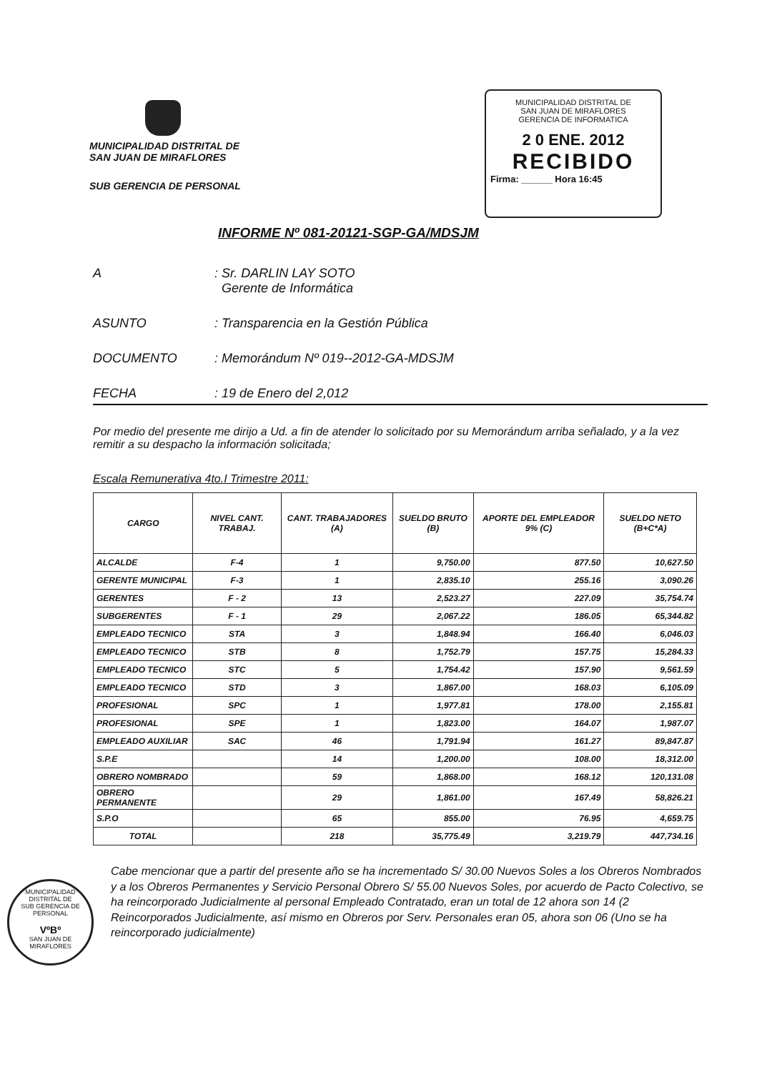MUNICIPALIDAD DISTRITAL DE
SAN JUAN DE MIRAFLORES
SUB GERENCIA DE PERSONAL
MUNICIPALIDAD DISTRITAL DE
SAN JUAN DE MIRAFLORES
GERENCIA DE INFORMATICA
2 0 ENE. 2012
RECIBIDO
Firma: ______ Hora 16:45
INFORME Nº 081-20121-SGP-GA/MDSJM
A: Sr. DARLIN LAY SOTO
Gerente de Informática
ASUNTO: Transparencia en la Gestión Pública
DOCUMENTO: Memorándum Nº 019--2012-GA-MDSJM
FECHA: 19 de Enero del 2,012
Por medio del presente me dirijo a Ud. a fin de atender lo solicitado por su Memorándum arriba señalado, y a la vez remitir a su despacho la información solicitada;
Escala Remunerativa 4to.I Trimestre 2011:
| CARGO | NIVEL CANT. TRABAJ. | CANT. TRABAJADORES (A) | SUELDO BRUTO (B) | APORTE DEL EMPLEADOR 9% (C) | SUELDO NETO (B+C*A) |
| --- | --- | --- | --- | --- | --- |
| ALCALDE | F-4 | 1 | 9,750.00 | 877.50 | 10,627.50 |
| GERENTE MUNICIPAL | F-3 | 1 | 2,835.10 | 255.16 | 3,090.26 |
| GERENTES | F - 2 | 13 | 2,523.27 | 227.09 | 35,754.74 |
| SUBGERENTES | F - 1 | 29 | 2,067.22 | 186.05 | 65,344.82 |
| EMPLEADO TECNICO | STA | 3 | 1,848.94 | 166.40 | 6,046.03 |
| EMPLEADO TECNICO | STB | 8 | 1,752.79 | 157.75 | 15,284.33 |
| EMPLEADO TECNICO | STC | 5 | 1,754.42 | 157.90 | 9,561.59 |
| EMPLEADO TECNICO | STD | 3 | 1,867.00 | 168.03 | 6,105.09 |
| PROFESIONAL | SPC | 1 | 1,977.81 | 178.00 | 2,155.81 |
| PROFESIONAL | SPE | 1 | 1,823.00 | 164.07 | 1,987.07 |
| EMPLEADO AUXILIAR | SAC | 46 | 1,791.94 | 161.27 | 89,847.87 |
| S.P.E | | 14 | 1,200.00 | 108.00 | 18,312.00 |
| OBRERO NOMBRADO | | 59 | 1,868.00 | 168.12 | 120,131.08 |
| OBRERO PERMANENTE | | 29 | 1,861.00 | 167.49 | 58,826.21 |
| S.P.O | | 65 | 855.00 | 76.95 | 4,659.75 |
| TOTAL | | 218 | 35,775.49 | 3,219.79 | 447,734.16 |
Cabe mencionar que a partir del presente año se ha incrementado S/ 30.00 Nuevos Soles a los Obreros Nombrados y a los Obreros Permanentes y Servicio Personal Obrero S/ 55.00 Nuevos Soles, por acuerdo de Pacto Colectivo, se ha reincorporado Judicialmente al personal Empleado Contratado, eran un total de 12 ahora son 14 (2 Reincorporados Judicialmente, así mismo en Obreros por Serv. Personales eran 05, ahora son 06 (Uno se ha reincorporado judicialmente)
MUNICIPALIDAD DISTRITAL DE
SUB GERENCIA DE PERSONAL
VºBº
SAN JUAN DE MIRAFLORES